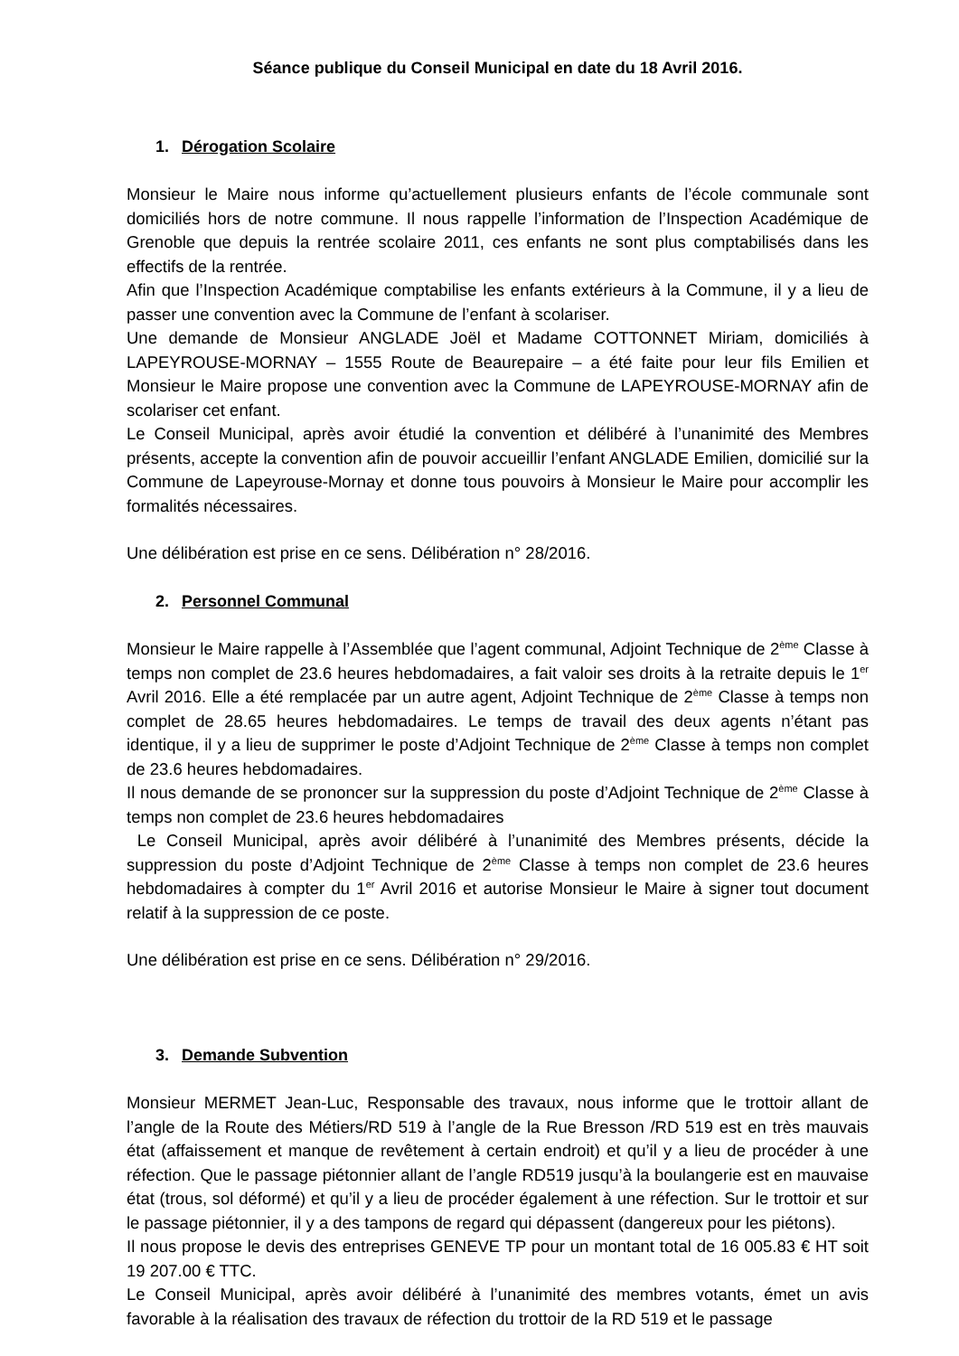Séance publique du Conseil Municipal en date du 18 Avril 2016.
1. Dérogation Scolaire
Monsieur le Maire nous informe qu’actuellement plusieurs enfants de l’école communale sont domiciliés hors de notre commune. Il nous rappelle l’information de l’Inspection Académique de Grenoble que depuis la rentrée scolaire 2011, ces enfants ne sont plus comptabilisés dans les effectifs de la rentrée.
Afin que l’Inspection Académique comptabilise les enfants extérieurs à la Commune, il y a lieu de passer une convention avec la Commune de l’enfant à scolariser.
Une demande de Monsieur ANGLADE Joël et Madame COTTONNET Miriam, domiciliés à LAPEYROUSE-MORNAY – 1555 Route de Beaurepaire – a été faite pour leur fils Emilien et Monsieur le Maire propose une convention avec la Commune de LAPEYROUSE-MORNAY afin de scolariser cet enfant.
Le Conseil Municipal, après avoir étudié la convention et délibéré à l’unanimité des Membres présents, accepte la convention afin de pouvoir accueillir l’enfant ANGLADE Emilien, domicilié sur la Commune de Lapeyrouse-Mornay et donne tous pouvoirs à Monsieur le Maire pour accomplir les formalités nécessaires.
Une délibération est prise en ce sens. Délibération n° 28/2016.
2. Personnel Communal
Monsieur le Maire rappelle à l’Assemblée que l’agent communal, Adjoint Technique de 2<sup>ème</sup> Classe à temps non complet de 23.6 heures hebdomadaires, a fait valoir ses droits à la retraite depuis le 1<sup>er</sup> Avril 2016. Elle a été remplacée par un autre agent, Adjoint Technique de 2<sup>ème</sup> Classe à temps non complet de 28.65 heures hebdomadaires. Le temps de travail des deux agents n’étant pas identique, il y a lieu de supprimer le poste d’Adjoint Technique de 2<sup>ème</sup> Classe à temps non complet de 23.6 heures hebdomadaires.
Il nous demande de se prononcer sur la suppression du poste d’Adjoint Technique de 2<sup>ème</sup> Classe à temps non complet de 23.6 heures hebdomadaires
Le Conseil Municipal, après avoir délibéré à l’unanimité des Membres présents, décide la suppression du poste d’Adjoint Technique de 2<sup>ème</sup> Classe à temps non complet de 23.6 heures hebdomadaires à compter du 1<sup>er</sup> Avril 2016 et autorise Monsieur le Maire à signer tout document relatif à la suppression de ce poste.
Une délibération est prise en ce sens. Délibération n° 29/2016.
3. Demande Subvention
Monsieur MERMET Jean-Luc, Responsable des travaux, nous informe que le trottoir allant de l’angle de la Route des Métiers/RD 519 à l’angle de la Rue Bresson /RD 519 est en très mauvais état (affaissement et manque de revêtement à certain endroit) et qu’il y a lieu de procéder à une réfection. Que le passage piétonnier allant de l’angle RD519 jusqu’à la boulangerie est en mauvaise état (trous, sol déformé) et qu’il y a lieu de procéder également à une réfection. Sur le trottoir et sur le passage piétonnier, il y a des tampons de regard qui dépassent (dangereux pour les piétons).
Il nous propose le devis des entreprises GENEVE TP pour un montant total de 16 005.83 € HT soit 19 207.00 € TTC.
Le Conseil Municipal, après avoir délibéré à l’unanimité des membres votants, émet un avis favorable à la réalisation des travaux de réfection du trottoir de la RD 519 et le passage